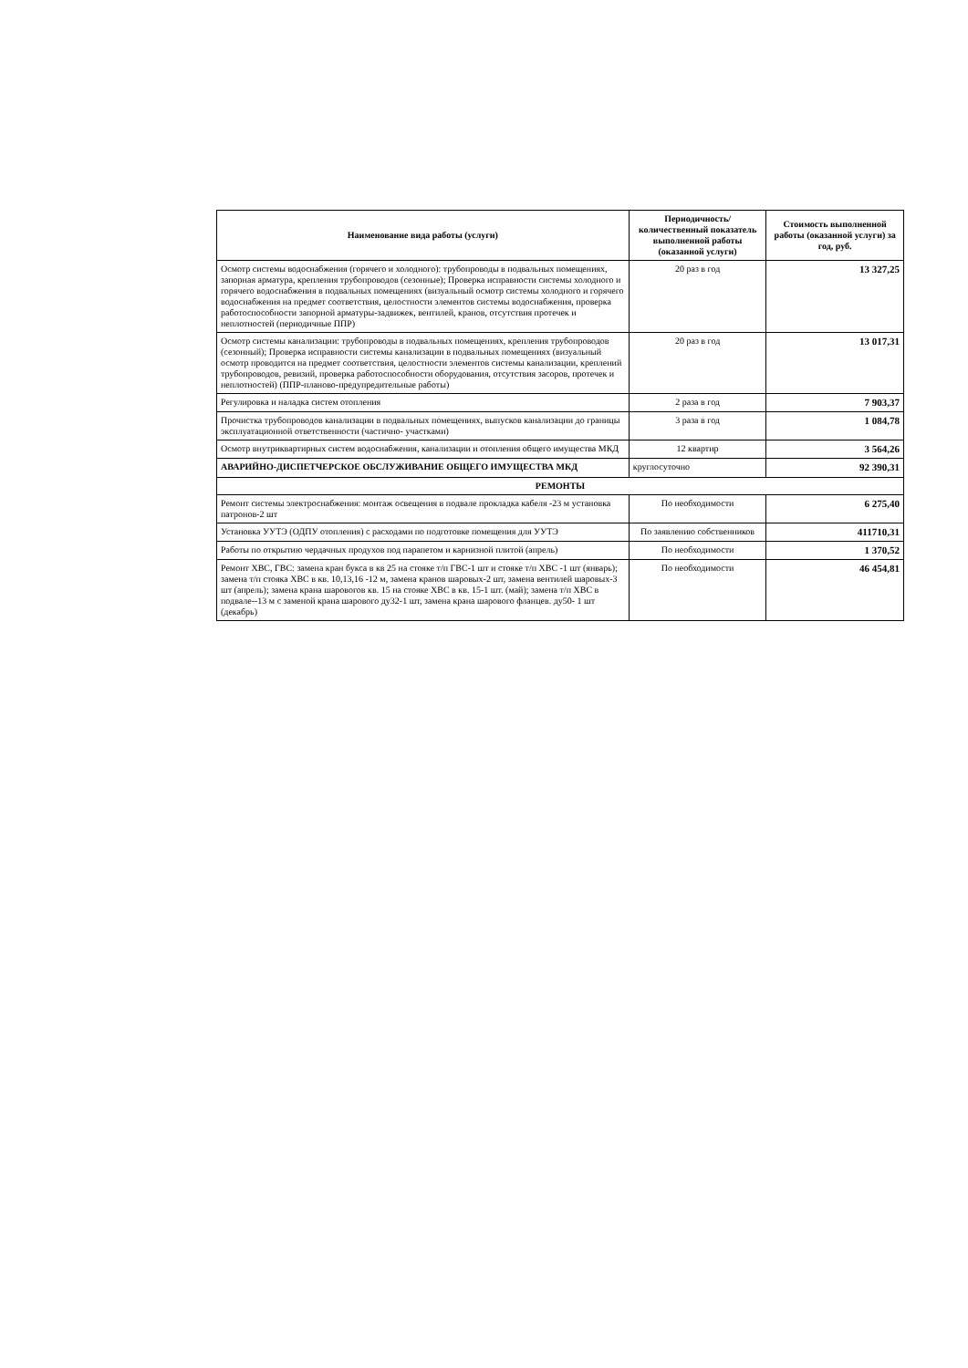| Наименование вида работы (услуги) | Периодичность/ количественный показатель выполненной работы (оказанной услуги) | Стоимость выполненной работы (оказанной услуги) за год, руб. |
| --- | --- | --- |
| Осмотр системы водоснабжения (горячего и холодного): трубопроводы в подвальных помещениях, запорная арматура, крепления трубопроводов (сезонные); Проверка исправности системы холодного и горячего водоснабжения в подвальных помещениях (визуальный осмотр системы холодного и горячего водоснабжения на предмет соответствия, целостности элементов системы водоснабжения, проверка работоспособности запорной арматуры-задвижек, вентилей, кранов, отсутствия протечек и неплотностей (периодичные ППР) | 20 раз в год | 13 327,25 |
| Осмотр системы канализации: трубопроводы в подвальных помещениях, крепления трубопроводов (сезонный); Проверка исправности системы канализации в подвальных помещениях (визуальный осмотр проводится на предмет соответствия, целостности элементов системы канализации, креплений трубопроводов, ревизий, проверка работоспособности оборудования, отсутствия засоров, протечек и неплотностей) (ППР-планово-предупредительные работы) | 20 раз в год | 13 017,31 |
| Регулировка и наладка систем отопления | 2 раза в год | 7 903,37 |
| Прочистка трубопроводов канализации в подвальных помещениях, выпусков канализации до границы эксплуатационной ответственности (частично- участками) | 3 раза в год | 1 084,78 |
| Осмотр внутриквартирных систем водоснабжения, канализации и отопления общего имущества МКД | 12 квартир | 3 564,26 |
| АВАРИЙНО-ДИСПЕТЧЕРСКОЕ ОБСЛУЖИВАНИЕ ОБЩЕГО ИМУЩЕСТВА МКД | круглосуточно | 92 390,31 |
| РЕМОНТЫ | | |
| Ремонт системы электроснабжения: монтаж освещения в подвале прокладка кабеля -23 м установка патронов-2 шт | По необходимости | 6 275,40 |
| Установка УУТЭ (ОДПУ отопления) с расходами по подготовке помещения для УУТЭ | По заявлению собственников | 411710,31 |
| Работы по открытию чердачных продухов под парапетом и карнизной плитой (апрель) | По необходимости | 1 370,52 |
| Ремонт ХВС, ГВС: замена кран букса в кв 25 на стояке т/п ГВС-1 шт и стояке т/п ХВС -1 шт (январь); замена т/п стояка ХВС в кв. 10,13,16 -12 м, замена кранов шаровых-2 шт, замена вентилей шаровых-3 шт (апрель); замена крана шаровогов кв. 15 на стояке ХВС в кв. 15-1 шт. (май); замена т/п ХВС в подвале--13 м с заменой крана шарового ду32-1 шт, замена крана шарового фланцев. ду50- 1 шт (декабрь) | По необходимости | 46 454,81 |